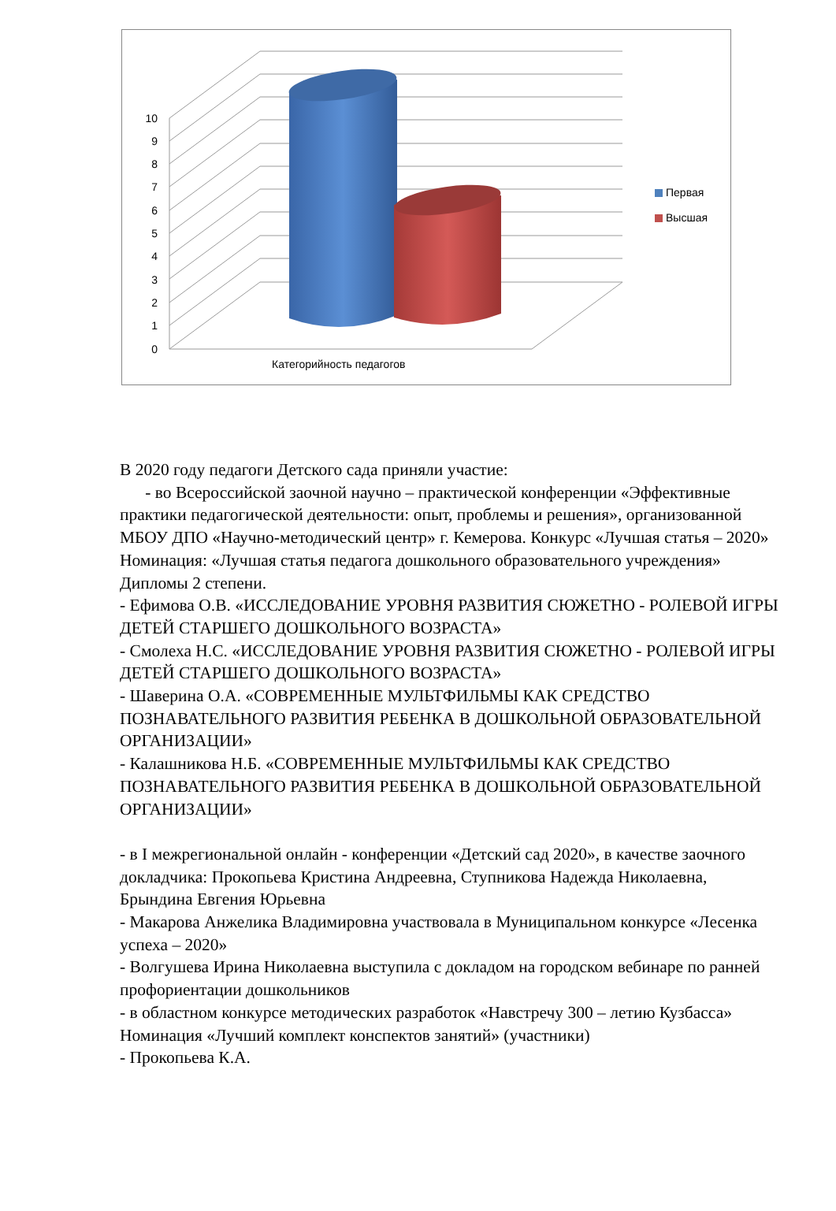0
1
2
3
4
5
6
7
8
9
10
Первая
Высшая
Категорийность педагогов
В 2020 году педагоги Детского сада приняли участие:
- во Всероссийской заочной научно – практической конференции «Эффективные практики педагогической деятельности: опыт, проблемы и решения», организованной МБОУ ДПО «Научно-методический центр» г. Кемерова. Конкурс «Лучшая статья – 2020» Номинация: «Лучшая статья педагога дошкольного образовательного учреждения»
Дипломы 2 степени.
- Ефимова О.В. «ИССЛЕДОВАНИЕ УРОВНЯ РАЗВИТИЯ СЮЖЕТНО - РОЛЕВОЙ ИГРЫ ДЕТЕЙ СТАРШЕГО ДОШКОЛЬНОГО ВОЗРАСТА»
- Смолеха Н.С. «ИССЛЕДОВАНИЕ УРОВНЯ РАЗВИТИЯ СЮЖЕТНО - РОЛЕВОЙ ИГРЫ ДЕТЕЙ СТАРШЕГО ДОШКОЛЬНОГО ВОЗРАСТА»
- Шаверина О.А. «СОВРЕМЕННЫЕ МУЛЬТФИЛЬМЫ КАК СРЕДСТВО ПОЗНАВАТЕЛЬНОГО РАЗВИТИЯ РЕБЕНКА В ДОШКОЛЬНОЙ ОБРАЗОВАТЕЛЬНОЙ ОРГАНИЗАЦИИ»
- Калашникова Н.Б. «СОВРЕМЕННЫЕ МУЛЬТФИЛЬМЫ КАК СРЕДСТВО ПОЗНАВАТЕЛЬНОГО РАЗВИТИЯ РЕБЕНКА В ДОШКОЛЬНОЙ ОБРАЗОВАТЕЛЬНОЙ ОРГАНИЗАЦИИ»
- в I межрегиональной онлайн - конференции «Детский сад 2020», в качестве заочного докладчика: Прокопьева Кристина Андреевна, Ступникова Надежда Николаевна, Брындина Евгения Юрьевна
- Макарова Анжелика Владимировна участвовала в Муниципальном конкурсе «Лесенка успеха – 2020»
- Волгушева Ирина Николаевна выступила с докладом на городском вебинаре по ранней профориентации дошкольников
- в областном конкурсе методических разработок «Навстречу 300 – летию Кузбасса» Номинация «Лучший комплект конспектов занятий» (участники)
- Прокопьева К.А.